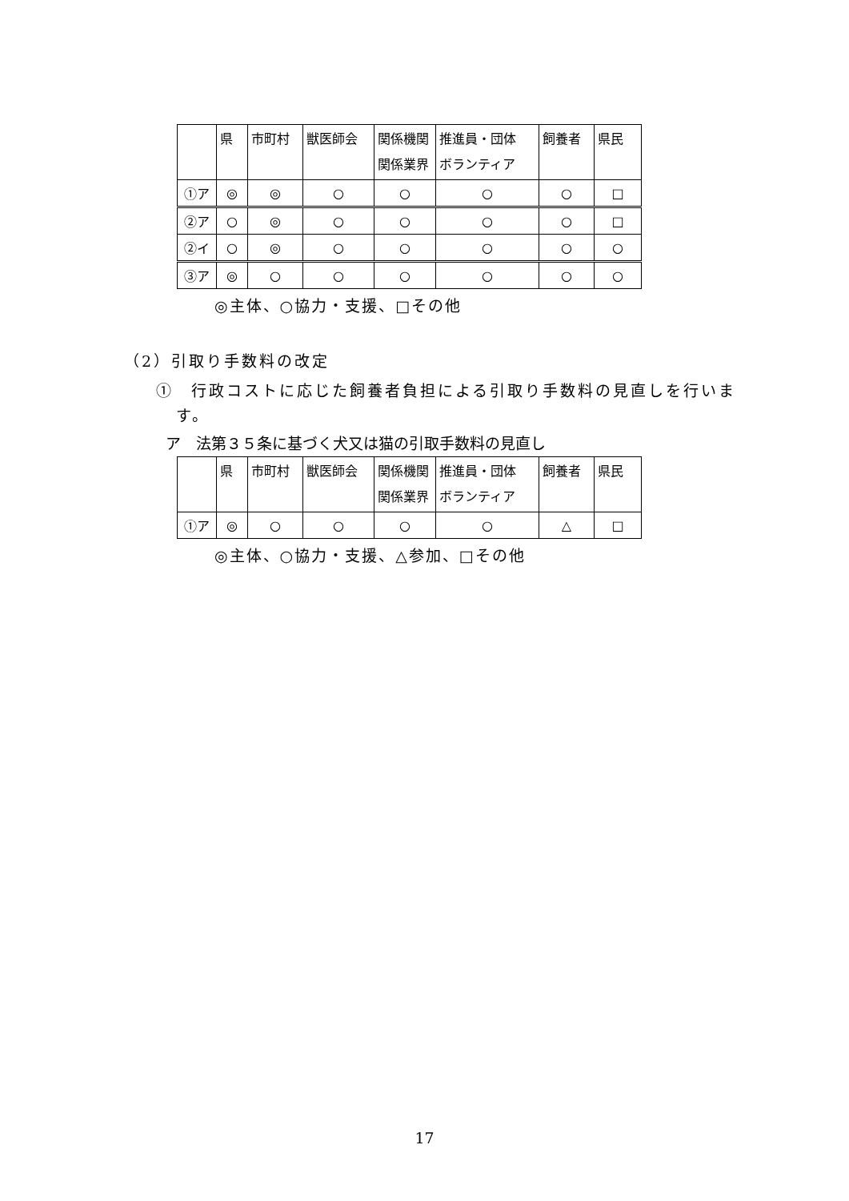| | 県 | 市町村 | 獣医師会 | 関係機関 関係業界 | 推進員・団体 ボランティア | 飼養者 | 県民 |
| --- | --- | --- | --- | --- | --- | --- | --- |
| ①ア | ◎ | ◎ | ○ | ○ | ○ | ○ | □ |
| ②ア | ○ | ◎ | ○ | ○ | ○ | ○ | □ |
| ②イ | ○ | ◎ | ○ | ○ | ○ | ○ | ○ |
| ③ア | ◎ | ○ | ○ | ○ | ○ | ○ | ○ |
◎主体、○協力・支援、□その他
（2）引取り手数料の改定
①　行政コストに応じた飼養者負担による引取り手数料の見直しを行いま
す。
ア　法第３５条に基づく犬又は猫の引取手数料の見直し
| | 県 | 市町村 | 獣医師会 | 関係機関 関係業界 | 推進員・団体 ボランティア | 飼養者 | 県民 |
| --- | --- | --- | --- | --- | --- | --- | --- |
| ①ア | ◎ | ○ | ○ | ○ | ○ | △ | □ |
◎主体、○協力・支援、△参加、□その他
17